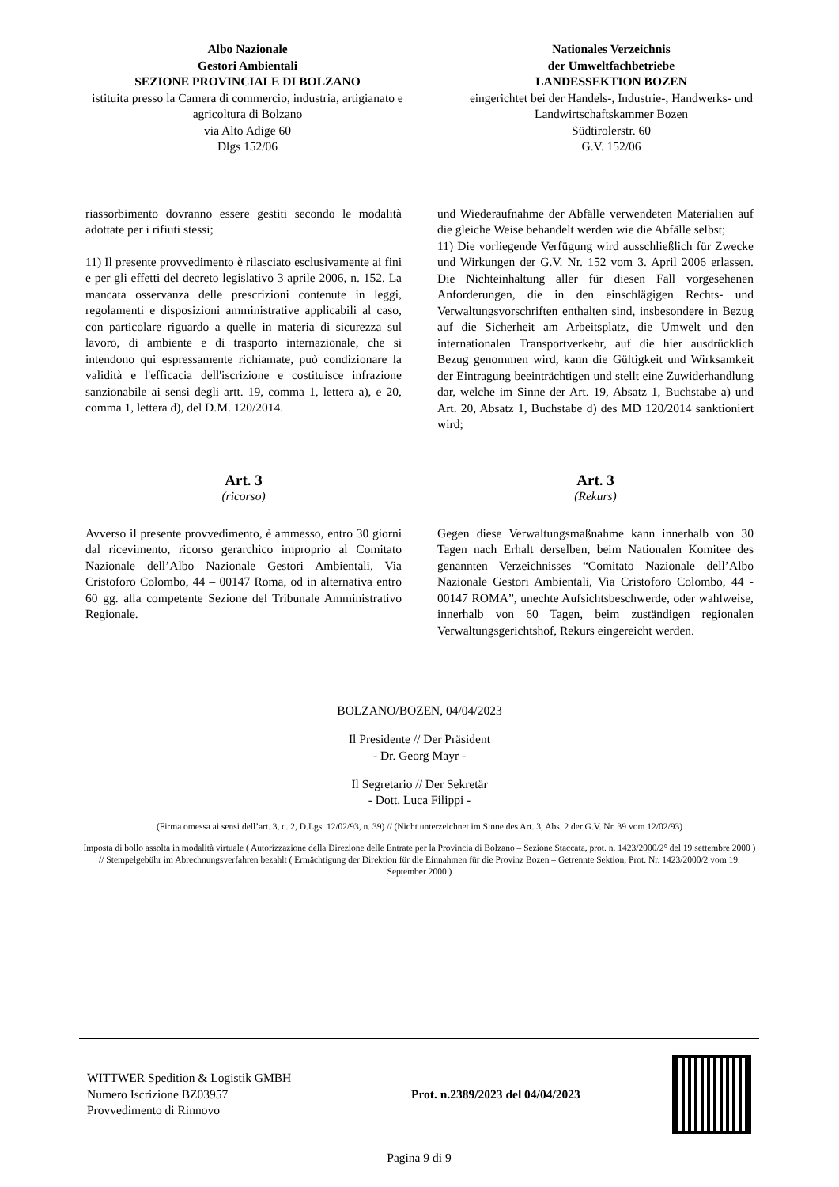Albo Nazionale
Gestori Ambientali
SEZIONE PROVINCIALE DI BOLZANO
istituita presso la Camera di commercio, industria, artigianato e agricoltura di Bolzano
via Alto Adige 60
Dlgs 152/06
Nationales Verzeichnis
der Umweltfachbetriebe
LANDESSEKTION BOZEN
eingerichtet bei der Handels-, Industrie-, Handwerks- und Landwirtschaftskammer Bozen
Südtirolerstr. 60
G.V. 152/06
riassorbimento dovranno essere gestiti secondo le modalità adottate per i rifiuti stessi;
11) Il presente provvedimento è rilasciato esclusivamente ai fini e per gli effetti del decreto legislativo 3 aprile 2006, n. 152. La mancata osservanza delle prescrizioni contenute in leggi, regolamenti e disposizioni amministrative applicabili al caso, con particolare riguardo a quelle in materia di sicurezza sul lavoro, di ambiente e di trasporto internazionale, che si intendono qui espressamente richiamate, può condizionare la validità e l'efficacia dell'iscrizione e costituisce infrazione sanzionabile ai sensi degli artt. 19, comma 1, lettera a), e 20, comma 1, lettera d), del D.M. 120/2014.
und Wiederaufnahme der Abfälle verwendeten Materialien auf die gleiche Weise behandelt werden wie die Abfälle selbst;
11) Die vorliegende Verfügung wird ausschließlich für Zwecke und Wirkungen der G.V. Nr. 152 vom 3. April 2006 erlassen. Die Nichteinhaltung aller für diesen Fall vorgesehenen Anforderungen, die in den einschlägigen Rechts- und Verwaltungsvorschriften enthalten sind, insbesondere in Bezug auf die Sicherheit am Arbeitsplatz, die Umwelt und den internationalen Transportverkehr, auf die hier ausdrücklich Bezug genommen wird, kann die Gültigkeit und Wirksamkeit der Eintragung beeinträchtigen und stellt eine Zuwiderhandlung dar, welche im Sinne der Art. 19, Absatz 1, Buchstabe a) und Art. 20, Absatz 1, Buchstabe d) des MD 120/2014 sanktioniert wird;
Art. 3
(ricorso)
Avverso il presente provvedimento, è ammesso, entro 30 giorni dal ricevimento, ricorso gerarchico improprio al Comitato Nazionale dell’Albo Nazionale Gestori Ambientali, Via Cristoforo Colombo, 44 – 00147 Roma, od in alternativa entro 60 gg. alla competente Sezione del Tribunale Amministrativo Regionale.
Art. 3
(Rekurs)
Gegen diese Verwaltungsmaßnahme kann innerhalb von 30 Tagen nach Erhalt derselben, beim Nationalen Komitee des genannten Verzeichnisses “Comitato Nazionale dell’Albo Nazionale Gestori Ambientali, Via Cristoforo Colombo, 44 - 00147 ROMA”, unechte Aufsichtsbeschwerde, oder wahlweise, innerhalb von 60 Tagen, beim zuständigen regionalen Verwaltungsgerichtshof, Rekurs eingereicht werden.
BOLZANO/BOZEN, 04/04/2023
Il Presidente // Der Präsident
- Dr. Georg Mayr -
Il Segretario // Der Sekretär
- Dott. Luca Filippi -
(Firma omessa ai sensi dell’art. 3, c. 2, D.Lgs. 12/02/93, n. 39) // (Nicht unterzeichnet im Sinne des Art. 3, Abs. 2 der G.V. Nr. 39 vom 12/02/93)
Imposta di bollo assolta in modalità virtuale ( Autorizzazione della Direzione delle Entrate per la Provincia di Bolzano – Sezione Staccata, prot. n. 1423/2000/2° del 19 settembre 2000 ) // Stempelgebühr im Abrechnungsverfahren bezahlt ( Ermächtigung der Direktion für die Einnahmen für die Provinz Bozen – Getrennte Sektion, Prot. Nr. 1423/2000/2 vom 19. September 2000 )
WITTWER Spedition & Logistik GMBH
Numero Iscrizione BZ03957
Provvedimento di Rinnovo
Prot. n.2389/2023 del 04/04/2023
Pagina 9 di 9